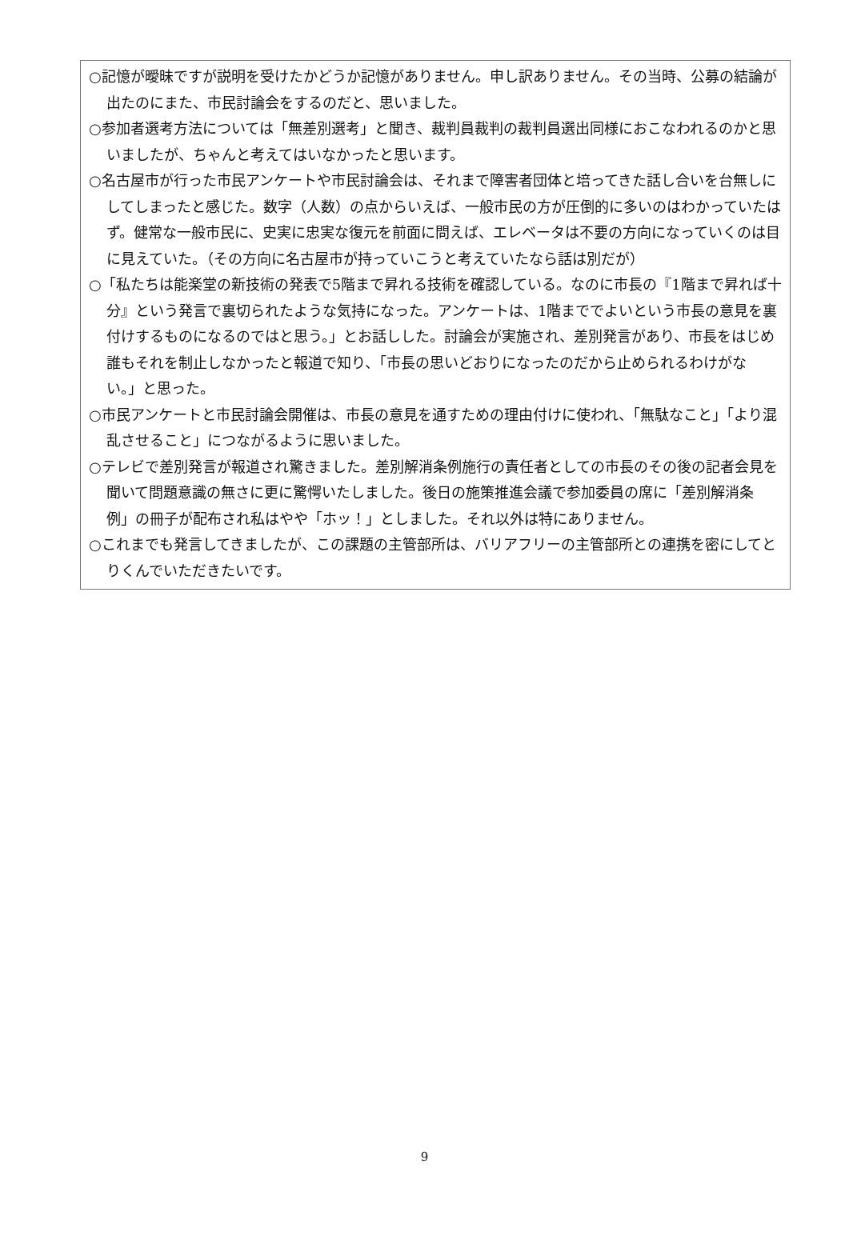○記憶が曖昧ですが説明を受けたかどうか記憶がありません。申し訳ありません。その当時、公募の結論が出たのにまた、市民討論会をするのだと、思いました。
○参加者選考方法については「無差別選考」と聞き、裁判員裁判の裁判員選出同様におこなわれるのかと思いましたが、ちゃんと考えてはいなかったと思います。
○名古屋市が行った市民アンケートや市民討論会は、それまで障害者団体と培ってきた話し合いを台無しにしてしまったと感じた。数字（人数）の点からいえば、一般市民の方が圧倒的に多いのはわかっていたはず。健常な一般市民に、史実に忠実な復元を前面に問えば、エレベータは不要の方向になっていくのは目に見えていた。（その方向に名古屋市が持っていこうと考えていたなら話は別だが）
○「私たちは能楽堂の新技術の発表で5階まで昇れる技術を確認している。なのに市長の『1階まで昇れば十分』という発言で裏切られたような気持になった。アンケートは、1階まででよいという市長の意見を裏付けするものになるのではと思う。」とお話しした。討論会が実施され、差別発言があり、市長をはじめ誰もそれを制止しなかったと報道で知り、「市長の思いどおりになったのだから止められるわけがない。」と思った。
○市民アンケートと市民討論会開催は、市長の意見を通すための理由付けに使われ、「無駄なこと」「より混乱させること」につながるように思いました。
○テレビで差別発言が報道され驚きました。差別解消条例施行の責任者としての市長のその後の記者会見を聞いて問題意識の無さに更に驚愕いたしました。後日の施策推進会議で参加委員の席に「差別解消条例」の冊子が配布され私はやや「ホッ！」としました。それ以外は特にありません。
○これまでも発言してきましたが、この課題の主管部所は、バリアフリーの主管部所との連携を密にしてとりくんでいただきたいです。
9